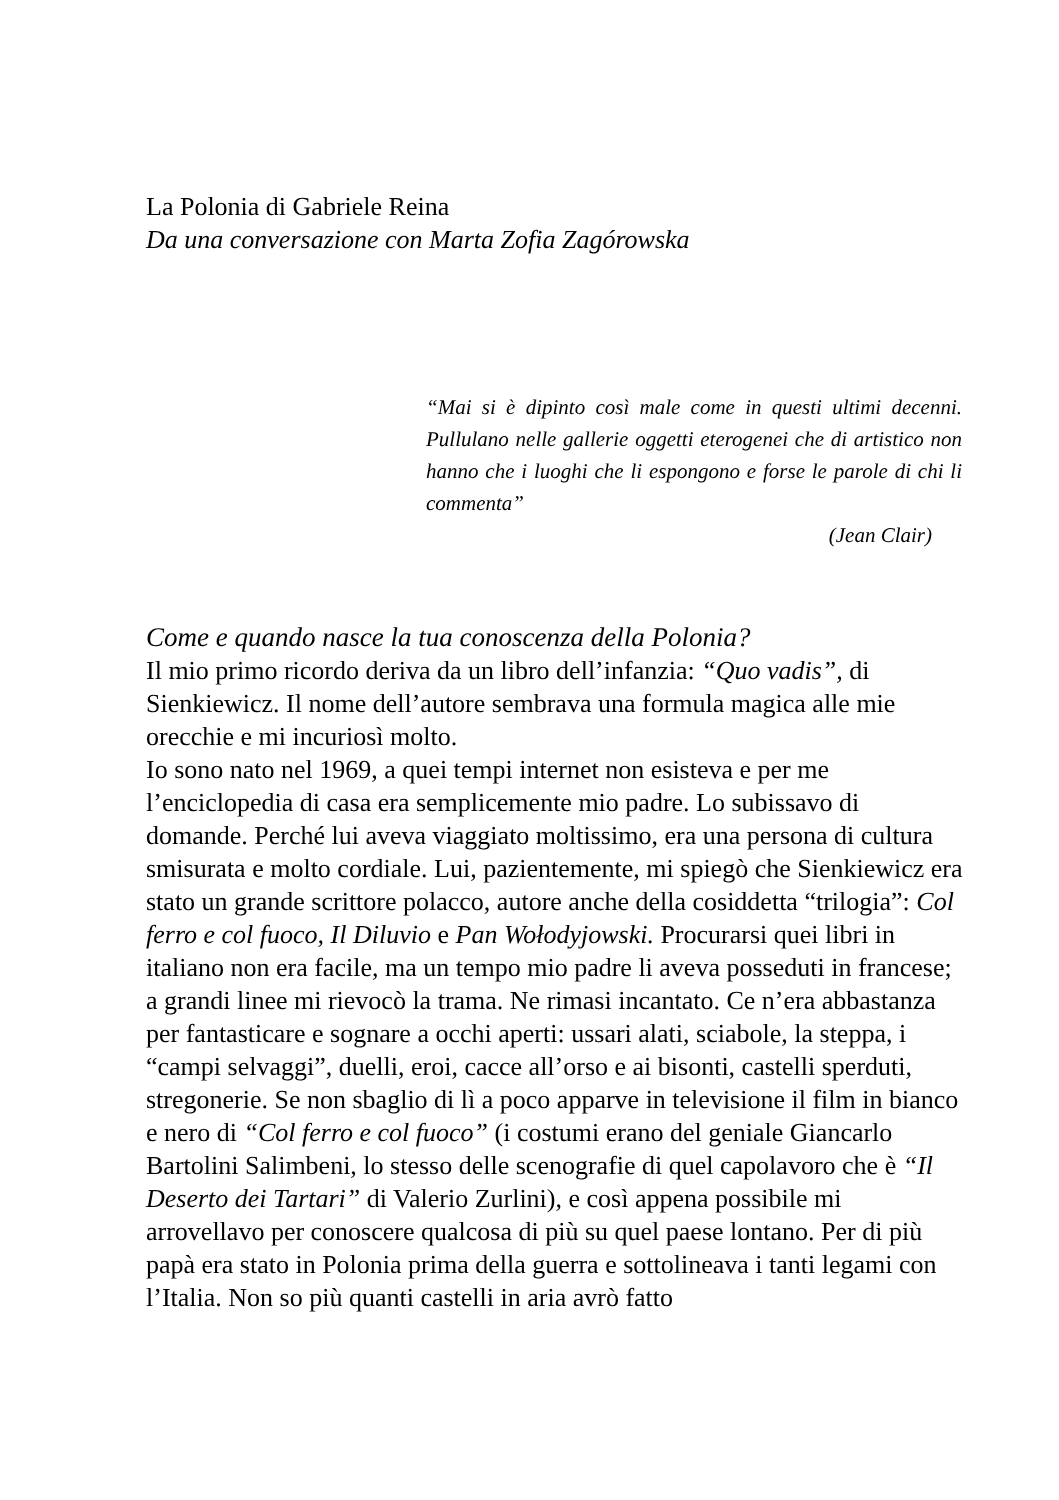La Polonia di Gabriele Reina
Da una conversazione con Marta Zofia Zagórowska
“Mai si è dipinto così male come in questi ultimi decenni. Pullulano nelle gallerie oggetti eterogenei che di artistico non hanno che i luoghi che li espongono e forse le parole di chi li commenta”
(Jean Clair)
Come e quando nasce la tua conoscenza della Polonia?
Il mio primo ricordo deriva da un libro dell’infanzia: “Quo vadis”, di Sienkiewicz. Il nome dell’autore sembrava una formula magica alle mie orecchie e mi incuriosì molto.
Io sono nato nel 1969, a quei tempi internet non esisteva e per me l’enciclopedia di casa era semplicemente mio padre. Lo subissavo di domande. Perché lui aveva viaggiato moltissimo, era una persona di cultura smisurata e molto cordiale. Lui, pazientemente, mi spiegò che Sienkiewicz era stato un grande scrittore polacco, autore anche della cosiddetta “trilogia”: Col ferro e col fuoco, Il Diluvio e Pan Wołodyjowski. Procurarsi quei libri in italiano non era facile, ma un tempo mio padre li aveva posseduti in francese; a grandi linee mi rievocò la trama. Ne rimasi incantato. Ce n’era abbastanza per fantasticare e sognare a occhi aperti: ussari alati, sciabole, la steppa, i “campi selvaggi”, duelli, eroi, cacce all’orso e ai bisonti, castelli sperduti, stregonerie. Se non sbaglio di lì a poco apparve in televisione il film in bianco e nero di “Col ferro e col fuoco” (i costumi erano del geniale Giancarlo Bartolini Salimbeni, lo stesso delle scenografie di quel capolavoro che è “Il Deserto dei Tartari” di Valerio Zurlini), e così appena possibile mi arrovellavo per conoscere qualcosa di più su quel paese lontano. Per di più papà era stato in Polonia prima della guerra e sottolineava i tanti legami con l’Italia. Non so più quanti castelli in aria avrò fatto